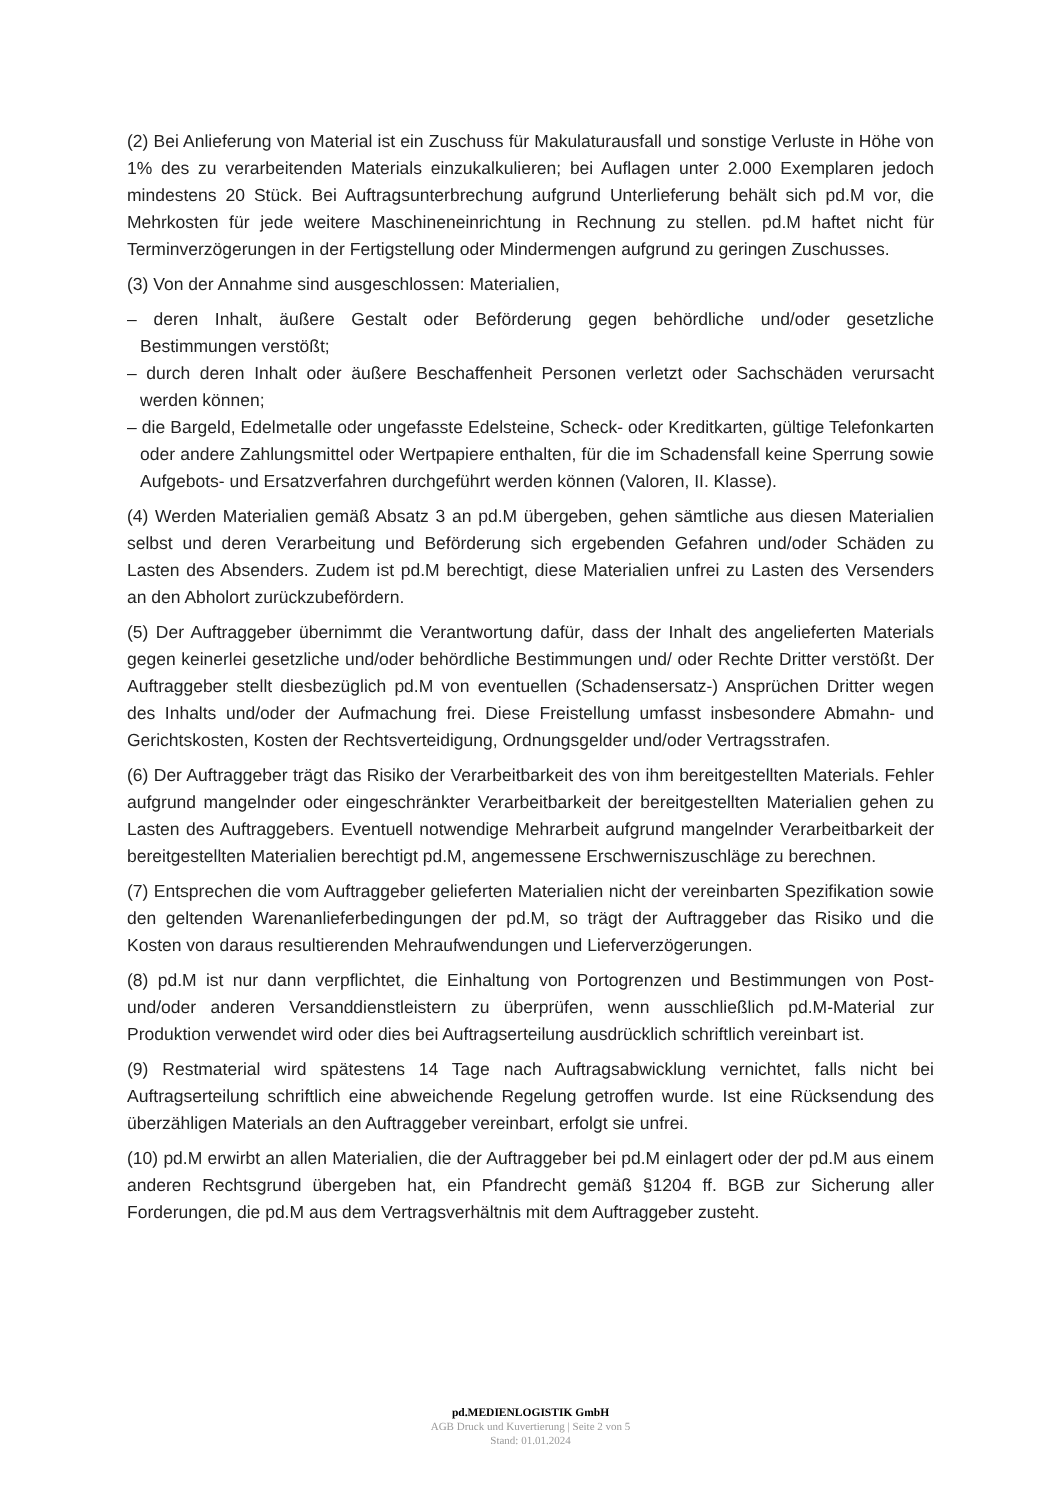(2) Bei Anlieferung von Material ist ein Zuschuss für Makulaturausfall und sonstige Verluste in Höhe von 1% des zu verarbeitenden Materials einzukalkulieren; bei Auflagen unter 2.000 Exemplaren jedoch mindestens 20 Stück. Bei Auftragsunterbrechung aufgrund Unterlieferung behält sich pd.M vor, die Mehrkosten für jede weitere Maschineneinrichtung in Rechnung zu stellen. pd.M haftet nicht für Terminverzögerungen in der Fertigstellung oder Mindermengen aufgrund zu geringen Zuschusses.
(3) Von der Annahme sind ausgeschlossen: Materialien,
– deren Inhalt, äußere Gestalt oder Beförderung gegen behördliche und/oder gesetzliche Bestimmungen verstößt;
– durch deren Inhalt oder äußere Beschaffenheit Personen verletzt oder Sachschäden verursacht werden können;
– die Bargeld, Edelmetalle oder ungefasste Edelsteine, Scheck- oder Kreditkarten, gültige Telefonkarten oder andere Zahlungsmittel oder Wertpapiere enthalten, für die im Schadensfall keine Sperrung sowie Aufgebots- und Ersatzverfahren durchgeführt werden können (Valoren, II. Klasse).
(4) Werden Materialien gemäß Absatz 3 an pd.M übergeben, gehen sämtliche aus diesen Materialien selbst und deren Verarbeitung und Beförderung sich ergebenden Gefahren und/oder Schäden zu Lasten des Absenders. Zudem ist pd.M berechtigt, diese Materialien unfrei zu Lasten des Versenders an den Abholort zurückzubefördern.
(5) Der Auftraggeber übernimmt die Verantwortung dafür, dass der Inhalt des angelieferten Materials gegen keinerlei gesetzliche und/oder behördliche Bestimmungen und/ oder Rechte Dritter verstößt. Der Auftraggeber stellt diesbezüglich pd.M von eventuellen (Schadensersatz-) Ansprüchen Dritter wegen des Inhalts und/oder der Aufmachung frei. Diese Freistellung umfasst insbesondere Abmahn- und Gerichtskosten, Kosten der Rechtsverteidigung, Ordnungsgelder und/oder Vertragsstrafen.
(6) Der Auftraggeber trägt das Risiko der Verarbeitbarkeit des von ihm bereitgestellten Materials. Fehler aufgrund mangelnder oder eingeschränkter Verarbeitbarkeit der bereitgestellten Materialien gehen zu Lasten des Auftraggebers. Eventuell notwendige Mehrarbeit aufgrund mangelnder Verarbeitbarkeit der bereitgestellten Materialien berechtigt pd.M, angemessene Erschwerniszuschläge zu berechnen.
(7) Entsprechen die vom Auftraggeber gelieferten Materialien nicht der vereinbarten Spezifikation sowie den geltenden Warenanlieferbedingungen der pd.M, so trägt der Auftraggeber das Risiko und die Kosten von daraus resultierenden Mehraufwendungen und Lieferverzögerungen.
(8) pd.M ist nur dann verpflichtet, die Einhaltung von Portogrenzen und Bestimmungen von Post- und/oder anderen Versanddienstleistern zu überprüfen, wenn ausschließlich pd.M-Material zur Produktion verwendet wird oder dies bei Auftragserteilung ausdrücklich schriftlich vereinbart ist.
(9) Restmaterial wird spätestens 14 Tage nach Auftragsabwicklung vernichtet, falls nicht bei Auftragserteilung schriftlich eine abweichende Regelung getroffen wurde. Ist eine Rücksendung des überzähligen Materials an den Auftraggeber vereinbart, erfolgt sie unfrei.
(10) pd.M erwirbt an allen Materialien, die der Auftraggeber bei pd.M einlagert oder der pd.M aus einem anderen Rechtsgrund übergeben hat, ein Pfandrecht gemäß §1204 ff. BGB zur Sicherung aller Forderungen, die pd.M aus dem Vertragsverhältnis mit dem Auftraggeber zusteht.
pd.MEDIENLOGISTIK GmbH
AGB Druck und Kuvertierung | Seite 2 von 5
Stand: 01.01.2024